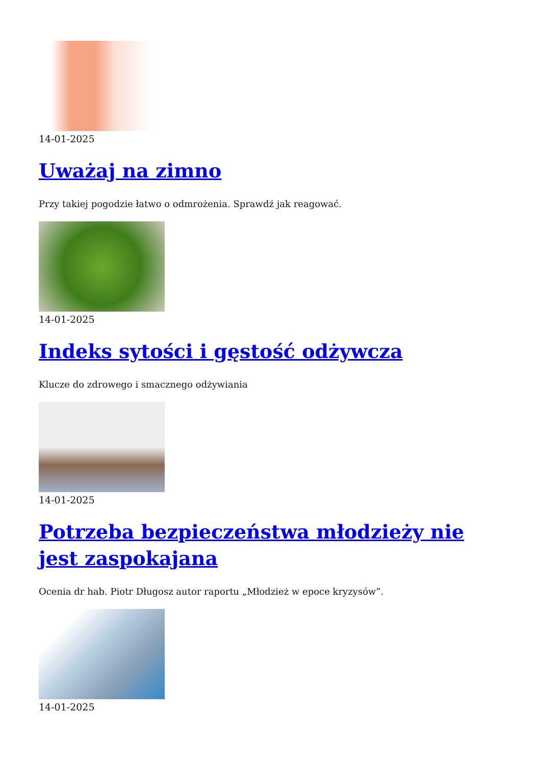14-01-2025
Uważaj na zimno
Przy takiej pogodzie łatwo o odmrożenia. Sprawdź jak reagować.
14-01-2025
Indeks sytości i gęstość odżywcza
Klucze do zdrowego i smacznego odżywiania
14-01-2025
Potrzeba bezpieczeństwa młodzieży nie jest zaspokajana
Ocenia dr hab. Piotr Długosz autor raportu „Młodzież w epoce kryzysów”.
14-01-2025